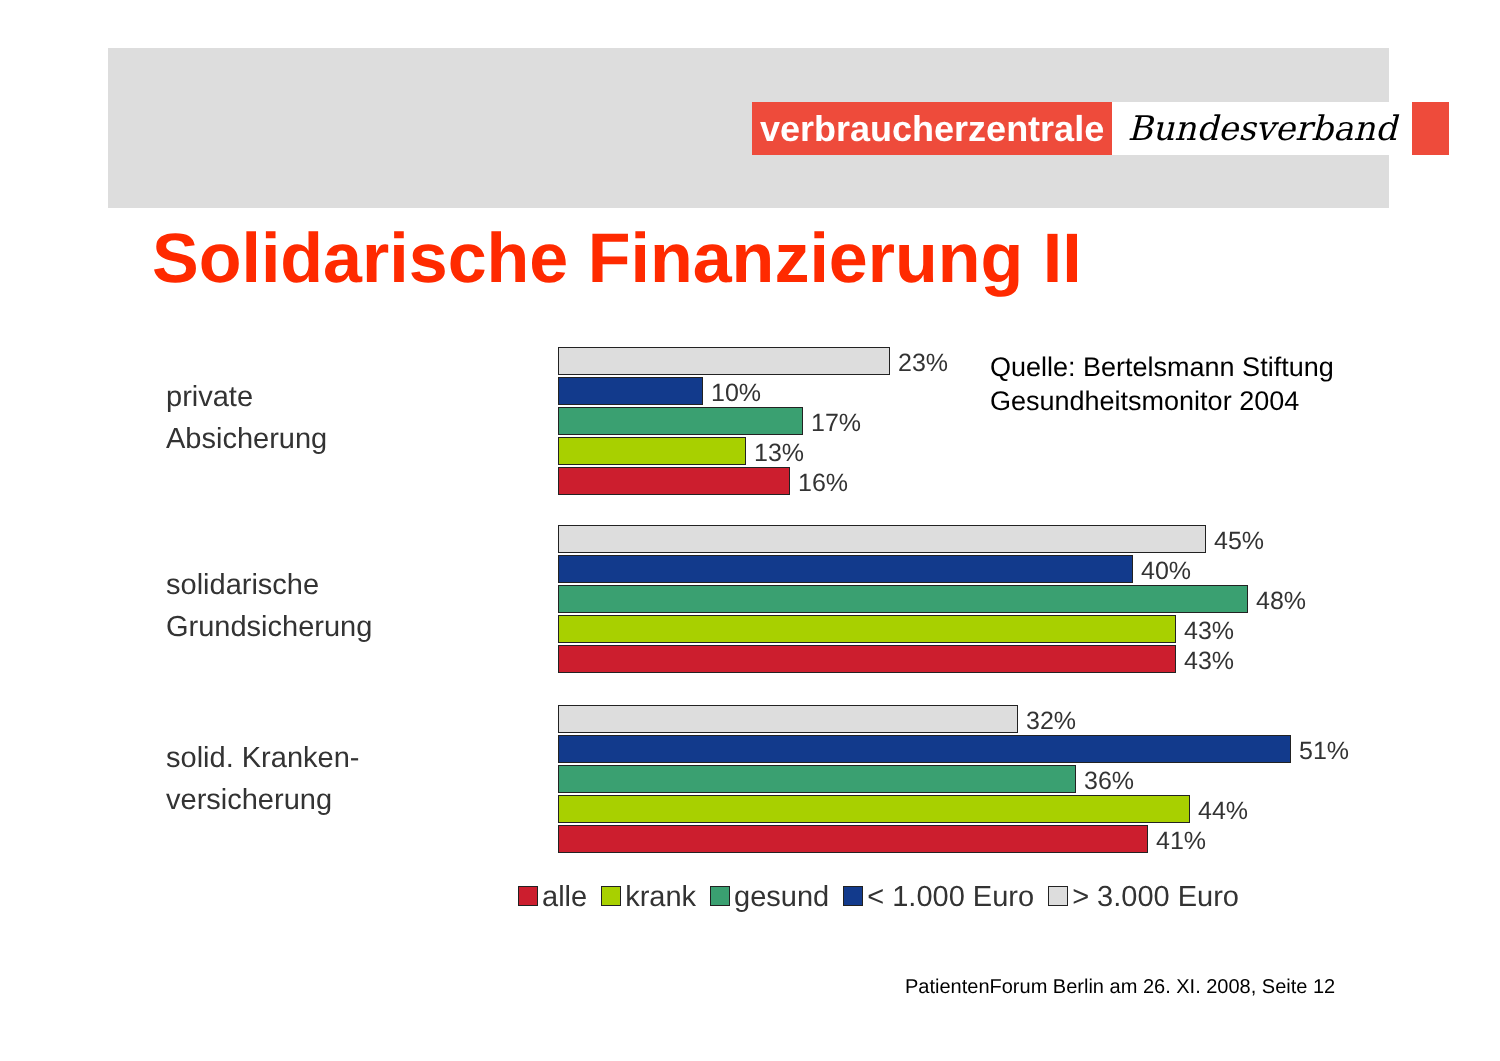verbraucherzentrale Bundesverband
Solidarische Finanzierung II
private
Absicherung
solidarische
Grundsicherung
solid. Kranken-
versicherung
23%
10%
17%
13%
16%
45%
40%
48%
43%
43%
32%
51%
36%
44%
41%
Quelle: Bertelsmann Stiftung
Gesundheitsmonitor 2004
alle krank gesund < 1.000 Euro > 3.000 Euro
PatientenForum Berlin am 26. XI. 2008, Seite 12